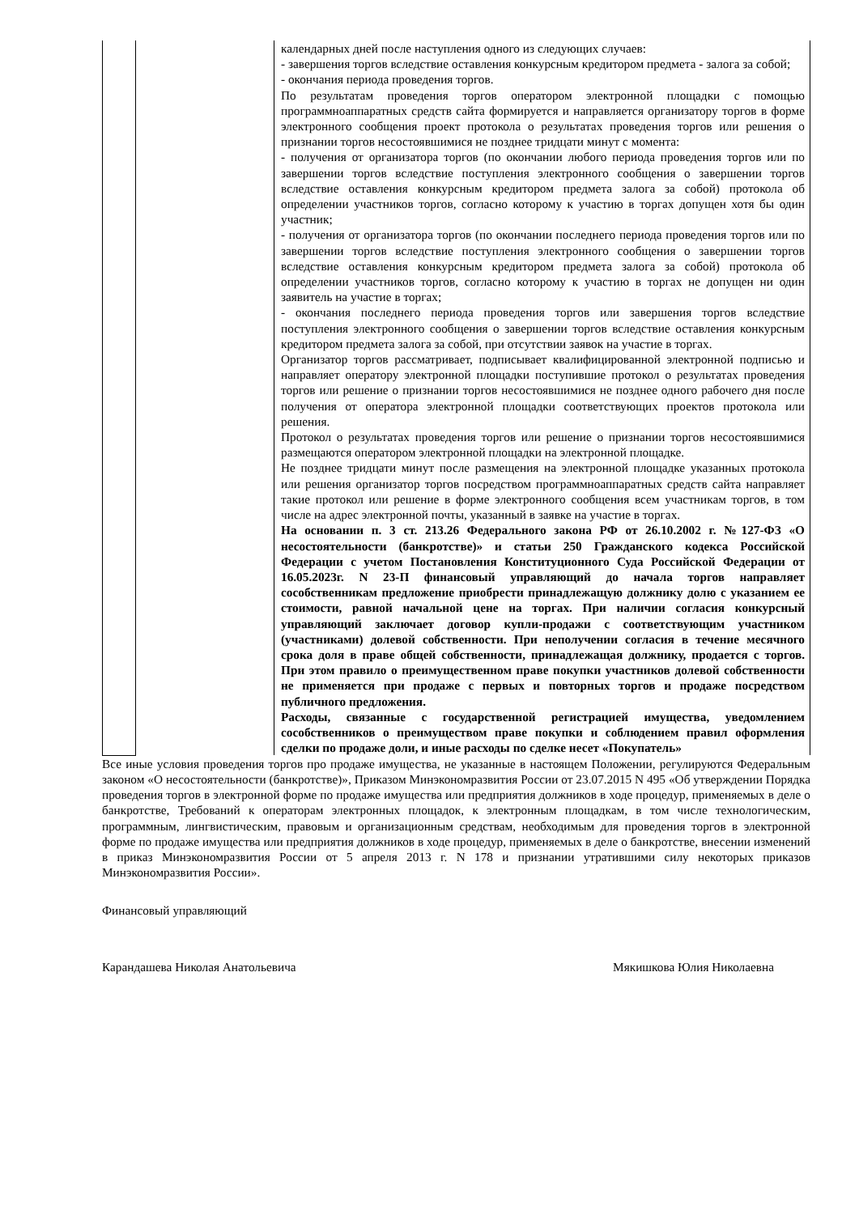| | | календарных дней после наступления одного из следующих случаев: - завершения торгов вследствие оставления конкурсным кредитором предмета - залога за собой; - окончания периода проведения торгов. По результатам проведения торгов оператором электронной площадки с помощью программноаппаратных средств сайта формируется и направляется организатору торгов в форме электронного сообщения проект протокола о результатах проведения торгов или решения о признании торгов несостоявшимися не позднее тридцати минут с момента: - получения от организатора торгов (по окончании любого периода проведения торгов или по завершении торгов вследствие поступления электронного сообщения о завершении торгов вследствие оставления конкурсным кредитором предмета залога за собой) протокола об определении участников торгов, согласно которому к участию в торгах допущен хотя бы один участник; - получения от организатора торгов (по окончании последнего периода проведения торгов или по завершении торгов вследствие поступления электронного сообщения о завершении торгов вследствие оставления конкурсным кредитором предмета залога за собой) протокола об определении участников торгов, согласно которому к участию в торгах не допущен ни один заявитель на участие в торгах; - окончания последнего периода проведения торгов или завершения торгов вследствие поступления электронного сообщения о завершении торгов вследствие оставления конкурсным кредитором предмета залога за собой, при отсутствии заявок на участие в торгах. Организатор торгов рассматривает, подписывает квалифицированной электронной подписью и направляет оператору электронной площадки поступившие протокол о результатах проведения торгов или решение о признании торгов несостоявшимися не позднее одного рабочего дня после получения от оператора электронной площадки соответствующих проектов протокола или решения. Протокол о результатах проведения торгов или решение о признании торгов несостоявшимися размещаются оператором электронной площадки на электронной площадке. Не позднее тридцати минут после размещения на электронной площадке указанных протокола или решения организатор торгов посредством программноаппаратных средств сайта направляет такие протокол или решение в форме электронного сообщения всем участникам торгов, в том числе на адрес электронной почты, указанный в заявке на участие в торгах. На основании п. 3 ст. 213.26 Федерального закона РФ от 26.10.2002 г. №127-ФЗ «О несостоятельности (банкротстве)» и статьи 250 Гражданского кодекса Российской Федерации с учетом Постановления Конституционного Суда Российской Федерации от 16.05.2023г. N 23-П финансовый управляющий до начала торгов направляет сособственникам предложение приобрести принадлежащую должнику долю с указанием ее стоимости, равной начальной цене на торгах. При наличии согласия конкурсный управляющий заключает договор купли-продажи с соответствующим участником (участниками) долевой собственности. При неполучении согласия в течение месячного срока доля в праве общей собственности, принадлежащая должнику, продается с торгов. При этом правило о преимущественном праве покупки участников долевой собственности не применяется при продаже с первых и повторных торгов и продаже посредством публичного предложения. Расходы, связанные с государственной регистрацией имущества, уведомлением сособственников о преимуществом праве покупки и соблюдением правил оформления сделки по продаже доли, и иные расходы по сделке несет «Покупатель» |
Все иные условия проведения торгов про продаже имущества, не указанные в настоящем Положении, регулируются Федеральным законом «О несостоятельности (банкротстве)», Приказом Минэкономразвития России от 23.07.2015 N 495 «Об утверждении Порядка проведения торгов в электронной форме по продаже имущества или предприятия должников в ходе процедур, применяемых в деле о банкротстве, Требований к операторам электронных площадок, к электронным площадкам, в том числе технологическим, программным, лингвистическим, правовым и организационным средствам, необходимым для проведения торгов в электронной форме по продаже имущества или предприятия должников в ходе процедур, применяемых в деле о банкротстве, внесении изменений в приказ Минэкономразвития России от 5 апреля 2013 г. N 178 и признании утратившими силу некоторых приказов Минэкономразвития России».
Финансовый управляющий
Карандашева Николая Анатольевича Мякишкова Юлия Николаевна